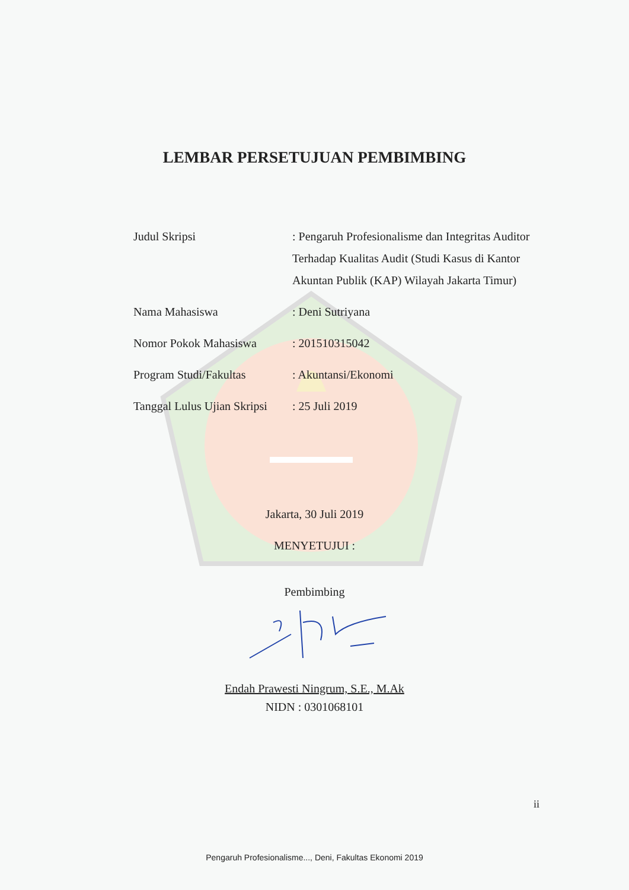LEMBAR PERSETUJUAN PEMBIMBING
Judul Skripsi : Pengaruh Profesionalisme dan Integritas Auditor Terhadap Kualitas Audit (Studi Kasus di Kantor Akuntan Publik (KAP) Wilayah Jakarta Timur)
Nama Mahasiswa : Deni Sutriyana
Nomor Pokok Mahasiswa : 201510315042
Program Studi/Fakultas : Akuntansi/Ekonomi
Tanggal Lulus Ujian Skripsi
: 25 Juli 2019
Jakarta, 30 Juli 2019
MENYETUJUI :
Pembimbing
Endah Prawesti Ningrum, S.E., M.Ak
NIDN : 0301068101
ii
Pengaruh Profesionalisme..., Deni, Fakultas Ekonomi 2019